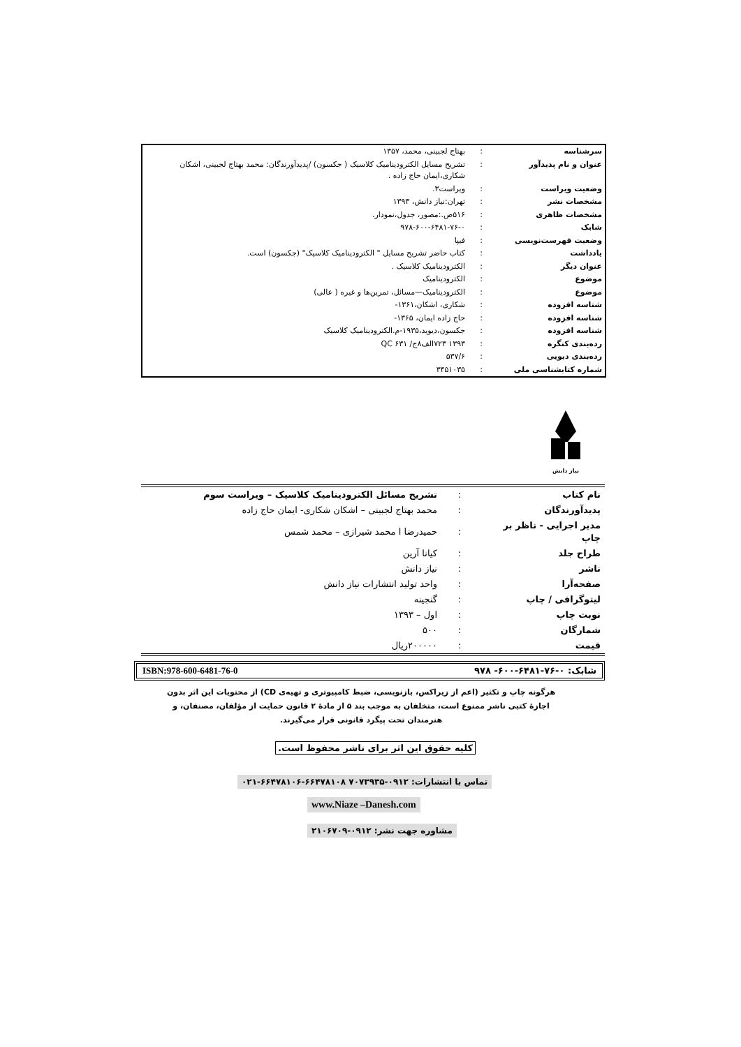| سرشناسه | : | بهتاج لجبینی، محمد، ۱۳۵۷ |
| عنوان و نام پدیدآور | : | تشریح مسایل الکترودینامیک کلاسیک ( جکسون) /پدیدآورندگان: محمد بهتاج لجبینی، اشکان شکاری،ایمان حاج زاده . |
| وضعیت ویراست | : | ویراست۳. |
| مشخصات نشر | : | تهران:نیاز دانش، ۱۳۹۳ |
| مشخصات ظاهری | : | ۵۱۶ص.:مصور، جدول،نمودار. |
| شابک | : | ۹۷۸-۶۰۰-۶۴۸۱-۷۶-۰ |
| وضعیت فهرست‌نویسی | : | فیپا |
| یادداشت | : | کتاب حاضر تشریح مسایل " الکترودینامیک کلاسیک" (جکسون) است. |
| عنوان دیگر | : | الکترودینامیک کلاسیک . |
| موضوع | : | الکترودینامیک |
| موضوع | : | الکترودینامیک—مسائل، تمرین‌ها و غیره ( عالی) |
| شناسه افزوده | : | شکاری، اشکان،۱۳۶۱- |
| شناسه افزوده | : | حاج زاده ایمان، ۱۳۶۵- |
| شناسه افزوده | : | جکسون،دیوید،۱۹۳۵-م.الکترودینامیک کلاسیک |
| رده‌بندی کنگره | : | ۱۳۹۳ ۷۲۳الف۸ج/ QC ۶۳۱ |
| رده‌بندی دیویی | : | ۵۳۷/۶ |
| شماره کتابشناسی ملی | : | ۳۴۵۱۰۳۵ |
نیاز دانش
| نام کتاب | : | تشریح مسائل الکترودینامیک کلاسیک – ویراست سوم |
| پدیدآورندگان | : | محمد بهتاج لجبینی – اشکان شکاری- ایمان حاج زاده |
| مدیر اجرایی - ناظر بر چاپ | : | حمیدرضا ا محمد شیرازی – محمد شمس |
| طراح جلد | : | کیانا آرین |
| ناشر | : | نیاز دانش |
| صفحه‌آرا | : | واحد تولید انتشارات نیاز دانش |
| لیتوگرافی / چاپ | : | گنجینه |
| نوبت چاپ | : | اول – ۱۳۹۳ |
| شمارگان | : | ۵۰۰ |
| قیمت | : | ۲۰۰۰۰۰ریال |
شابک: ۰-۷۶-۶۴۸۱-۶۰۰- ۹۷۸ ISBN:978-600-6481-76-0
هرگونه چاپ و تکثیر (اعم از زیراکس، بازنویسی، ضبط کامپیوتری و تهیه‌ی CD) از محتویات این اثر بدون اجازهٔ کتبی ناشر ممنوع است، متخلفان به موجب بند ۵ از مادهٔ ۲ قانون حمایت از مؤلفان، مصنفان، و هنرمندان تحت پیگرد قانونی قرار می‌گیرند.
کلیه حقوق این اثر برای ناشر محفوظ است.
تماس با انتشارات: ۰۹۱۲-۷۰۷۳۹۳۵ ۶۶۴۷۸۱۰۸-۶۶۴۷۸۱۰۶-۰۲۱
www.Niaze –Danesh.com
مشاوره جهت نشر: ۰۹۱۲-۲۱۰۶۷۰۹